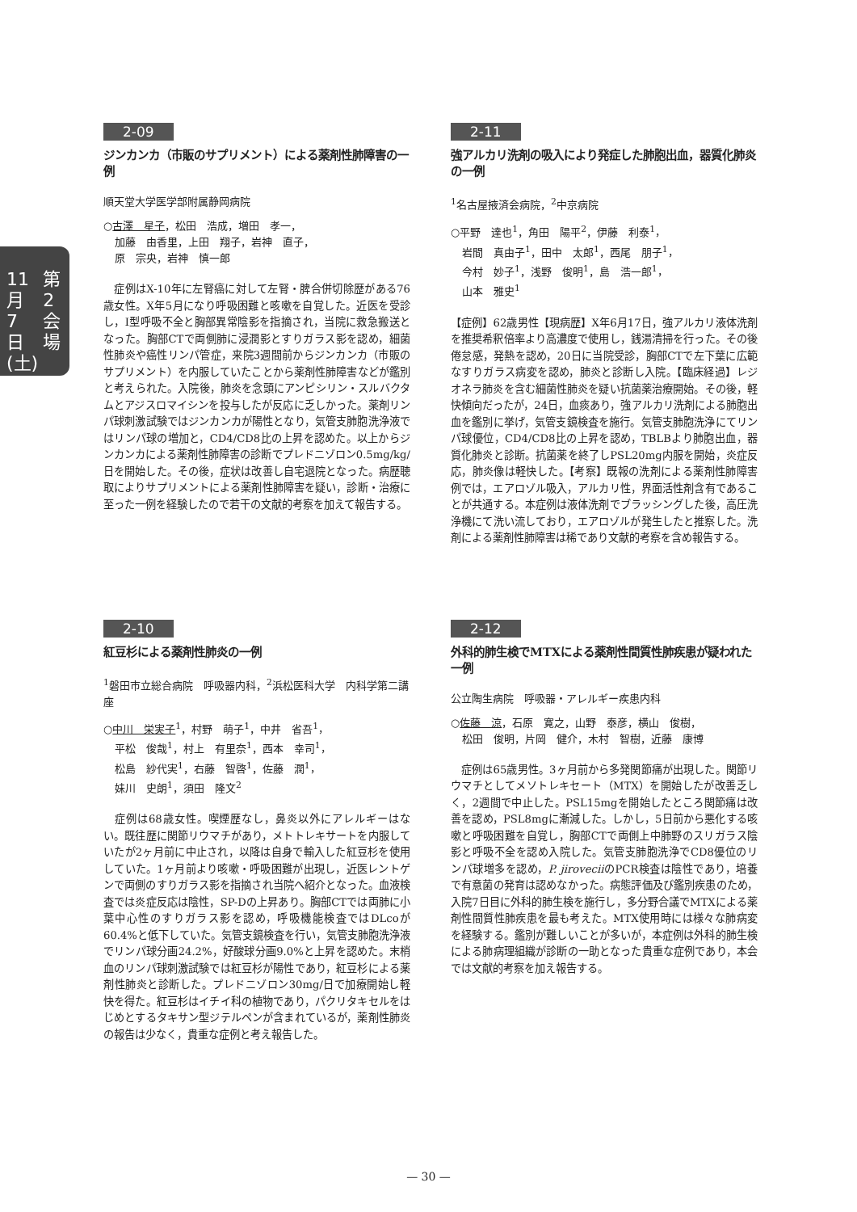11
月
7
日
(土)
第
2
会
場
2-09
ジンカンカ（市販のサプリメント）による薬剤性肺障害の一例
順天堂大学医学部附属静岡病院
○古澤　星子，松田　浩成，増田　孝一，
加藤　由香里，上田　翔子，岩神　直子，
原　宗央，岩神　慎一郎
　症例はX-10年に左腎癌に対して左腎・脾合併切除歴がある76歳女性。X年5月になり呼吸困難と咳嗽を自覚した。近医を受診し，I型呼吸不全と胸部異常陰影を指摘され，当院に救急搬送となった。胸部CTで両側肺に浸潤影とすりガラス影を認め，細菌性肺炎や癌性リンパ管症，来院3週間前からジンカンカ（市販のサプリメント）を内服していたことから薬剤性肺障害などが鑑別と考えられた。入院後，肺炎を念頭にアンピシリン・スルバクタムとアジスロマイシンを投与したが反応に乏しかった。薬剤リンパ球刺激試験ではジンカンカが陽性となり，気管支肺胞洗浄液ではリンパ球の増加と，CD4/CD8比の上昇を認めた。以上からジンカンカによる薬剤性肺障害の診断でプレドニゾロン0.5mg/kg/日を開始した。その後，症状は改善し自宅退院となった。病歴聴取によりサプリメントによる薬剤性肺障害を疑い，診断・治療に至った一例を経験したので若干の文献的考察を加えて報告する。
2-11
強アルカリ洗剤の吸入により発症した肺胞出血，器質化肺炎の一例
<sup>1</sup> 名古屋掖済会病院，<sup>2</sup>中京病院
○平野　達也<sup>1</sup>，角田　陽平<sup>2</sup>，伊藤　利泰<sup>1</sup>，
岩間　真由子<sup>1</sup>，田中　太郎<sup>1</sup>，西尾　朋子<sup>1</sup>，
今村　妙子<sup>1</sup>，浅野　俊明<sup>1</sup>，島　浩一郎<sup>1</sup>，
山本　雅史<sup>1</sup>
【症例】62歳男性【現病歴】X年6月17日，強アルカリ液体洗剤を推奨希釈倍率より高濃度で使用し，銭湯清掃を行った。その後倦怠感，発熱を認め，20日に当院受診，胸部CTで左下葉に広範なすりガラス病変を認め，肺炎と診断し入院。【臨床経過】レジオネラ肺炎を含む細菌性肺炎を疑い抗菌薬治療開始。その後，軽快傾向だったが，24日，血痰あり，強アルカリ洗剤による肺胞出血を鑑別に挙げ，気管支鏡検査を施行。気管支肺胞洗浄にてリンパ球優位，CD4/CD8比の上昇を認め，TBLBより肺胞出血，器質化肺炎と診断。抗菌薬を終了しPSL20mg内服を開始，炎症反応，肺炎像は軽快した。【考察】既報の洗剤による薬剤性肺障害例では，エアロゾル吸入，アルカリ性，界面活性剤含有であることが共通する。本症例は液体洗剤でブラッシングした後，高圧洗浄機にて洗い流しており，エアロゾルが発生したと推察した。洗剤による薬剤性肺障害は稀であり文献的考察を含め報告する。
2-10
紅豆杉による薬剤性肺炎の一例
<sup>1</sup> 磐田市立総合病院　呼吸器内科，<sup>2</sup>浜松医科大学　内科学第二講座
○中川　栄実子<sup>1</sup>，村野　萌子<sup>1</sup>，中井　省吾<sup>1</sup>，
平松　俊哉<sup>1</sup>，村上　有里奈<sup>1</sup>，西本　幸司<sup>1</sup>，
松島　紗代実<sup>1</sup>，右藤　智啓<sup>1</sup>，佐藤　潤<sup>1</sup>，
妹川　史朗<sup>1</sup>，須田　隆文<sup>2</sup>
　症例は68歳女性。喫煙歴なし，鼻炎以外にアレルギーはない。既往歴に関節リウマチがあり，メトトレキサートを内服していたが2ヶ月前に中止され，以降は自身で輸入した紅豆杉を使用していた。1ヶ月前より咳嗽・呼吸困難が出現し，近医レントゲンで両側のすりガラス影を指摘され当院へ紹介となった。血液検査では炎症反応は陰性，SP-Dの上昇あり。胸部CTでは両肺に小葉中心性のすりガラス影を認め，呼吸機能検査ではDLcoが60.4%と低下していた。気管支鏡検査を行い，気管支肺胞洗浄液でリンパ球分画24.2%，好酸球分画9.0%と上昇を認めた。末梢血のリンパ球刺激試験では紅豆杉が陽性であり，紅豆杉による薬剤性肺炎と診断した。プレドニゾロン30mg/日で加療開始し軽快を得た。紅豆杉はイチイ科の植物であり，パクリタキセルをはじめとするタキサン型ジテルペンが含まれているが，薬剤性肺炎の報告は少なく，貴重な症例と考え報告した。
2-12
外科的肺生検でMTXによる薬剤性間質性肺疾患が疑われた一例
公立陶生病院　呼吸器・アレルギー疾患内科
○佐藤　涼，石原　寛之，山野　泰彦，横山　俊樹，
松田　俊明，片岡　健介，木村　智樹，近藤　康博
　症例は65歳男性。3ヶ月前から多発関節痛が出現した。関節リウマチとしてメソトレキセート（MTX）を開始したが改善乏しく，2週間で中止した。PSL15mgを開始したところ関節痛は改善を認め，PSL8mgに漸減した。しかし，5日前から悪化する咳嗽と呼吸困難を自覚し，胸部CTで両側上中肺野のスリガラス陰影と呼吸不全を認め入院した。気管支肺胞洗浄でCD8優位のリンパ球増多を認め，P. jiroveciiのPCR検査は陰性であり，培養で有意菌の発育は認めなかった。病態評価及び鑑別疾患のため，入院7日目に外科的肺生検を施行し，多分野合議でMTXによる薬剤性間質性肺疾患を最も考えた。MTX使用時には様々な肺病変を経験する。鑑別が難しいことが多いが，本症例は外科的肺生検による肺病理組織が診断の一助となった貴重な症例であり，本会では文献的考察を加え報告する。
— 30 —